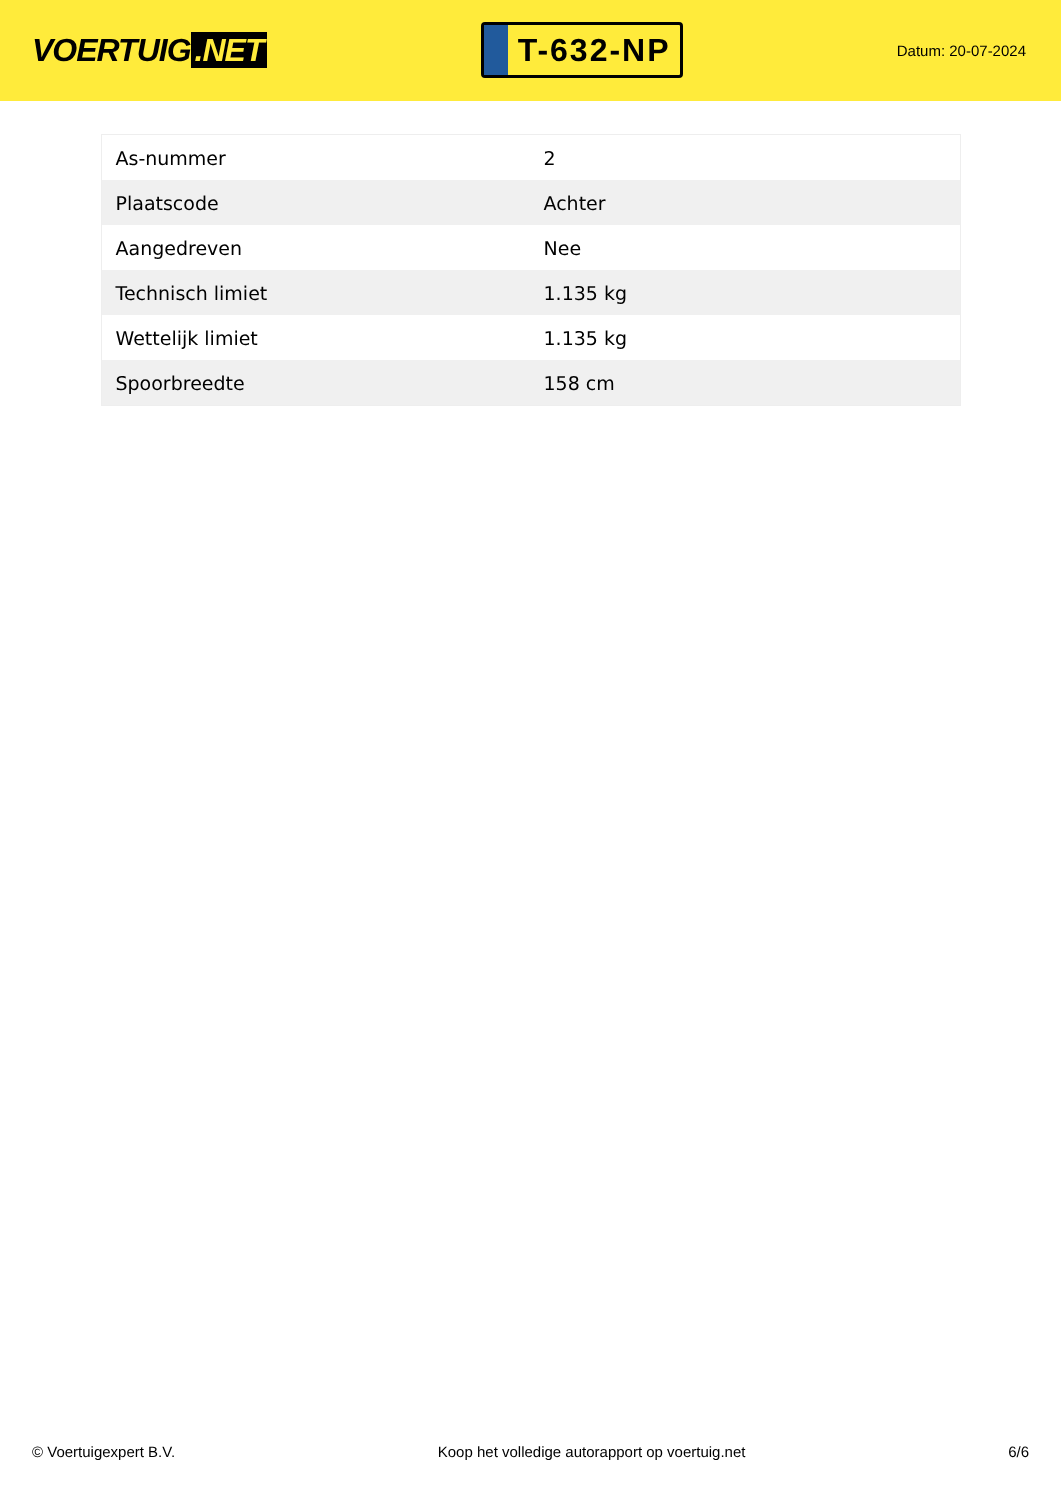VOERTUIG.NET
T-632-NP
Datum: 20-07-2024
| As-nummer | 2 |
| Plaatscode | Achter |
| Aangedreven | Nee |
| Technisch limiet | 1.135 kg |
| Wettelijk limiet | 1.135 kg |
| Spoorbreedte | 158 cm |
© Voertuigexpert B.V. Koop het volledige autorapport op voertuig.net 6/6